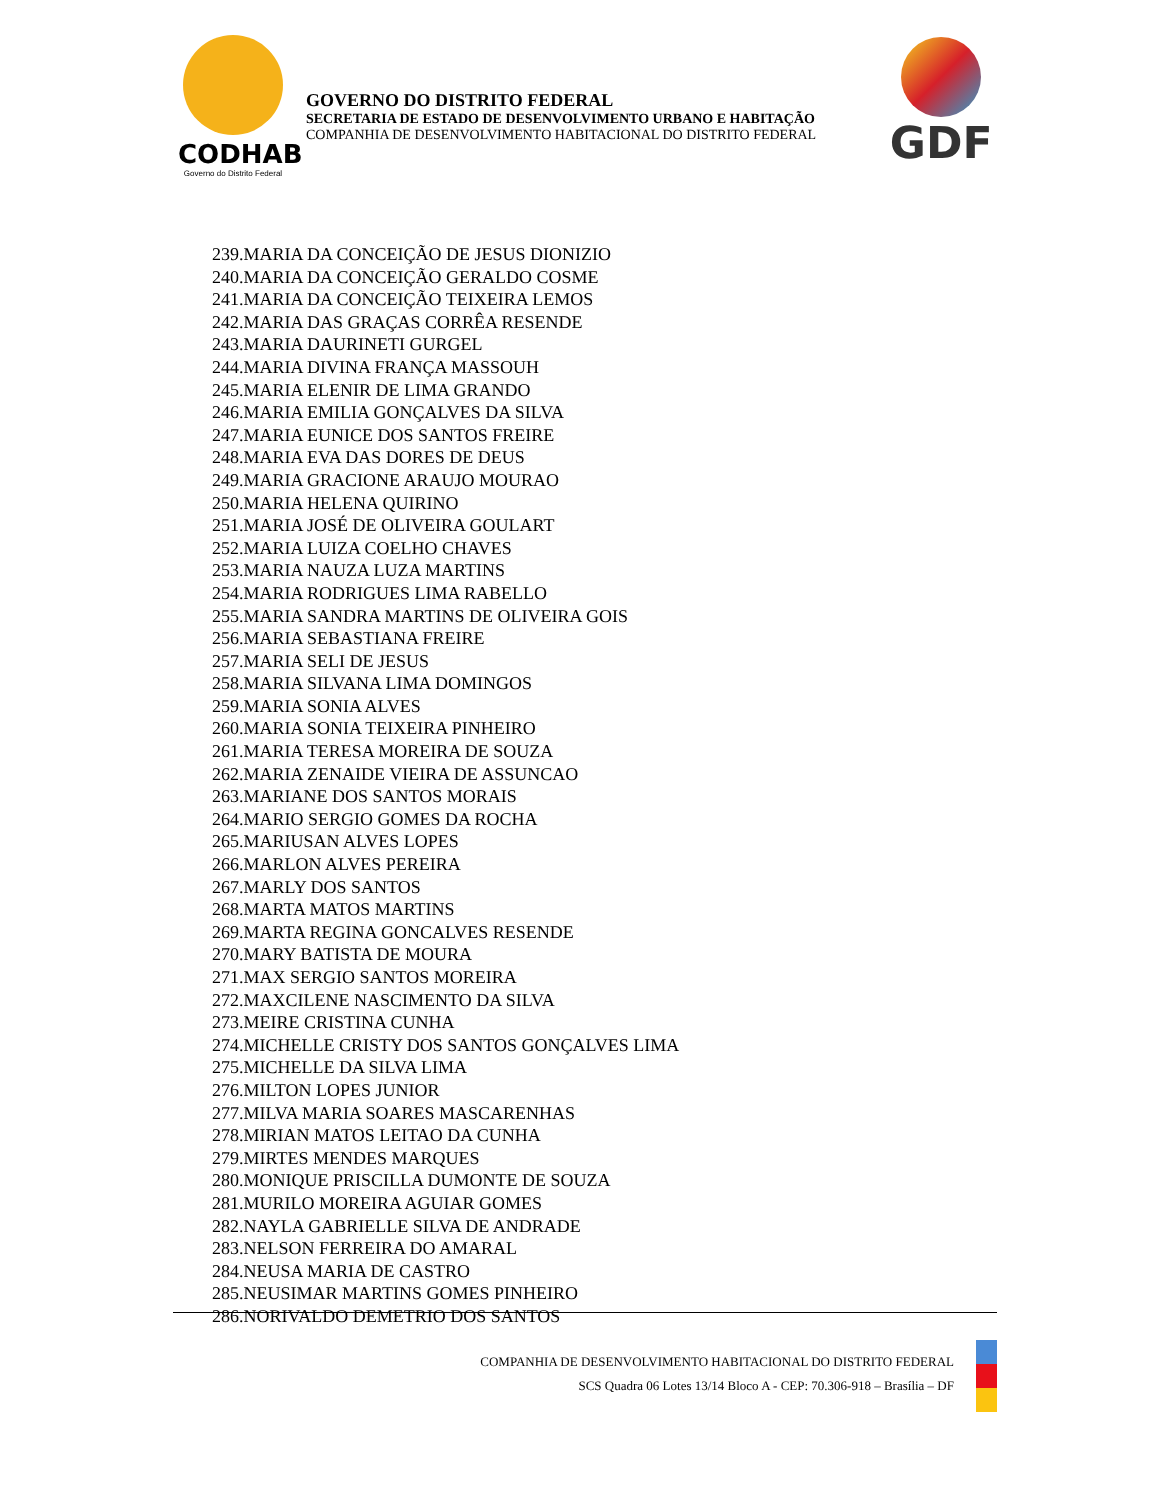CODHAB
Governo do Distrito Federal
GOVERNO DO DISTRITO FEDERAL
SECRETARIA DE ESTADO DE DESENVOLVIMENTO URBANO E HABITAÇÃO
COMPANHIA DE DESENVOLVIMENTO HABITACIONAL DO DISTRITO FEDERAL
GDF
239.MARIA DA CONCEIÇÃO DE JESUS DIONIZIO
240.MARIA DA CONCEIÇÃO GERALDO COSME
241.MARIA DA CONCEIÇÃO TEIXEIRA LEMOS
242.MARIA DAS GRAÇAS CORRÊA RESENDE
243.MARIA DAURINETI GURGEL
244.MARIA DIVINA FRANÇA MASSOUH
245.MARIA ELENIR DE LIMA GRANDO
246.MARIA EMILIA GONÇALVES DA SILVA
247.MARIA EUNICE DOS SANTOS FREIRE
248.MARIA EVA DAS DORES DE DEUS
249.MARIA GRACIONE ARAUJO MOURAO
250.MARIA HELENA QUIRINO
251.MARIA JOSÉ DE OLIVEIRA GOULART
252.MARIA LUIZA COELHO CHAVES
253.MARIA NAUZA LUZA MARTINS
254.MARIA RODRIGUES LIMA RABELLO
255.MARIA SANDRA MARTINS DE OLIVEIRA GOIS
256.MARIA SEBASTIANA FREIRE
257.MARIA SELI DE JESUS
258.MARIA SILVANA LIMA DOMINGOS
259.MARIA SONIA ALVES
260.MARIA SONIA TEIXEIRA PINHEIRO
261.MARIA TERESA MOREIRA DE SOUZA
262.MARIA ZENAIDE VIEIRA DE ASSUNCAO
263.MARIANE DOS SANTOS MORAIS
264.MARIO SERGIO GOMES DA ROCHA
265.MARIUSAN ALVES LOPES
266.MARLON ALVES PEREIRA
267.MARLY DOS SANTOS
268.MARTA MATOS MARTINS
269.MARTA REGINA GONCALVES RESENDE
270.MARY BATISTA DE MOURA
271.MAX SERGIO SANTOS MOREIRA
272.MAXCILENE NASCIMENTO DA SILVA
273.MEIRE CRISTINA CUNHA
274.MICHELLE CRISTY DOS SANTOS GONÇALVES LIMA
275.MICHELLE DA SILVA LIMA
276.MILTON LOPES JUNIOR
277.MILVA MARIA SOARES MASCARENHAS
278.MIRIAN MATOS LEITAO DA CUNHA
279.MIRTES MENDES MARQUES
280.MONIQUE PRISCILLA DUMONTE DE SOUZA
281.MURILO MOREIRA AGUIAR GOMES
282.NAYLA GABRIELLE SILVA DE ANDRADE
283.NELSON FERREIRA DO AMARAL
284.NEUSA MARIA DE CASTRO
285.NEUSIMAR MARTINS GOMES PINHEIRO
286.NORIVALDO DEMETRIO DOS SANTOS
COMPANHIA DE DESENVOLVIMENTO HABITACIONAL DO DISTRITO FEDERAL
SCS Quadra 06 Lotes 13/14 Bloco A - CEP: 70.306-918 – Brasília – DF